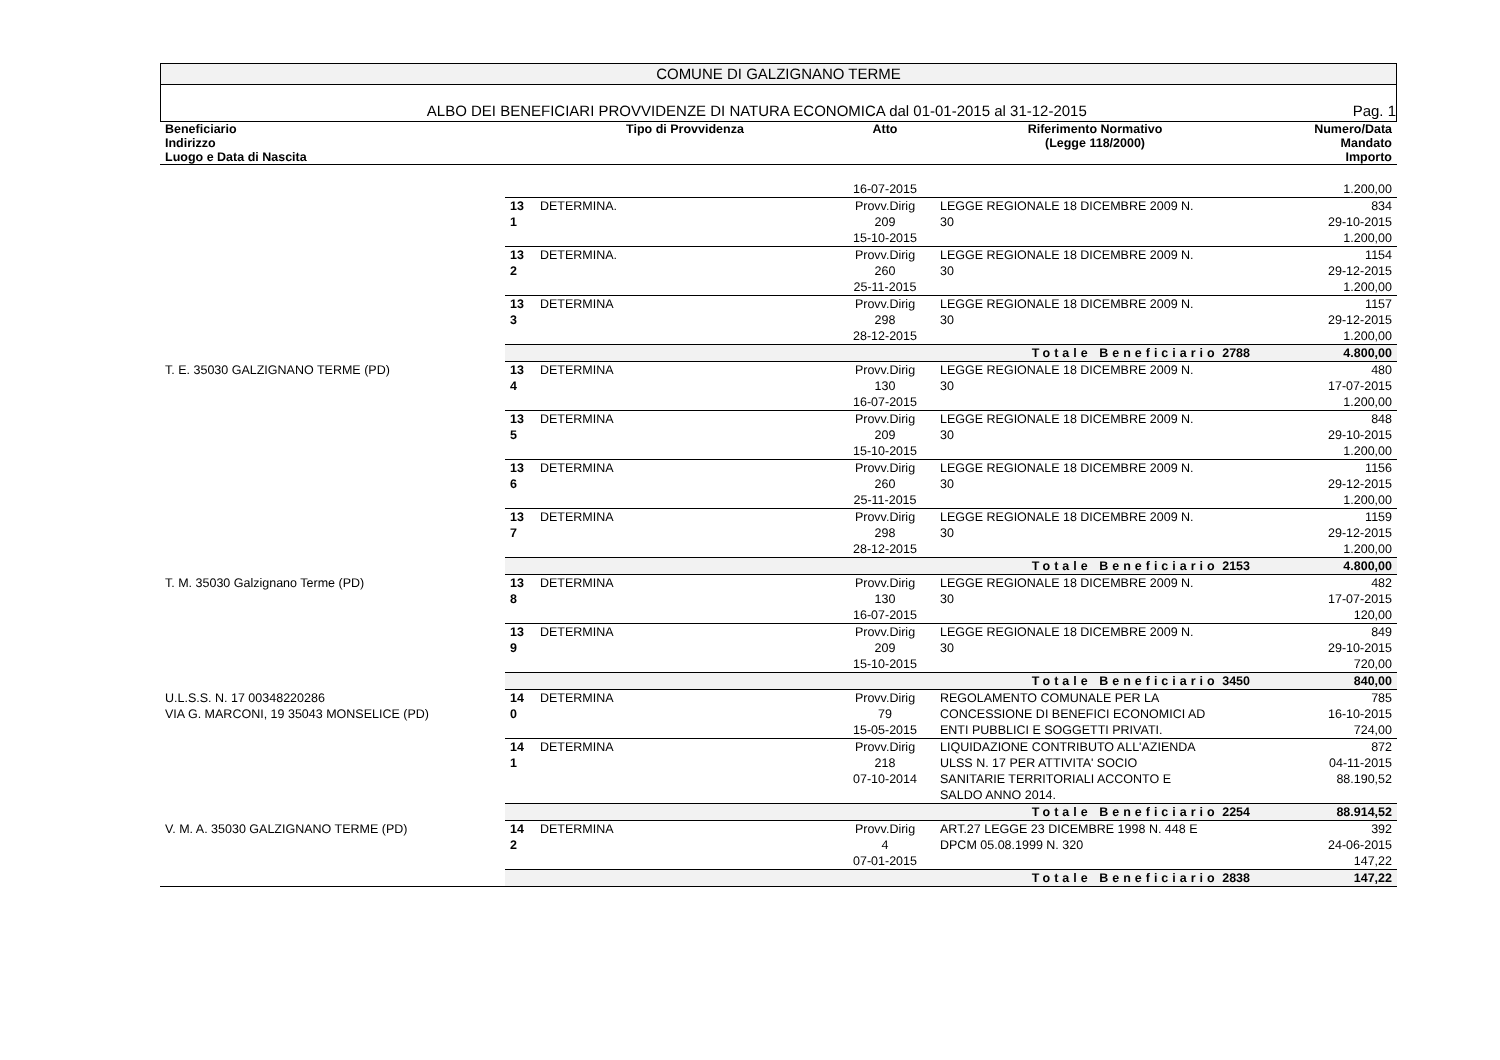COMUNE DI GALZIGNANO TERME
ALBO DEI BENEFICIARI PROVVIDENZE DI NATURA ECONOMICA dal 01-01-2015 al 31-12-2015 Pag. 1
| Beneficiario Indirizzo Luogo e Data di Nascita | | Tipo di Provvidenza | Atto | Riferimento Normativo (Legge 118/2000) | Numero/Data Mandato Importo |
| --- | --- | --- | --- | --- | --- |
| | | | 16-07-2015 | | 1.200,00 |
| | 13 1 | DETERMINA. | Provv.Dirig 209 15-10-2015 | LEGGE REGIONALE 18 DICEMBRE 2009 N. 30 | 834 29-10-2015 1.200,00 |
| | 13 2 | DETERMINA. | Provv.Dirig 260 25-11-2015 | LEGGE REGIONALE 18 DICEMBRE 2009 N. 30 | 1154 29-12-2015 1.200,00 |
| | 13 3 | DETERMINA | Provv.Dirig 298 28-12-2015 | LEGGE REGIONALE 18 DICEMBRE 2009 N. 30 | 1157 29-12-2015 1.200,00 |
| | Totale Beneficiario 2788 | | | | 4.800,00 |
| T. E. 35030 GALZIGNANO TERME (PD) | 13 4 | DETERMINA | Provv.Dirig 130 16-07-2015 | LEGGE REGIONALE 18 DICEMBRE 2009 N. 30 | 480 17-07-2015 1.200,00 |
| | 13 5 | DETERMINA | Provv.Dirig 209 15-10-2015 | LEGGE REGIONALE 18 DICEMBRE 2009 N. 30 | 848 29-10-2015 1.200,00 |
| | 13 6 | DETERMINA | Provv.Dirig 260 25-11-2015 | LEGGE REGIONALE 18 DICEMBRE 2009 N. 30 | 1156 29-12-2015 1.200,00 |
| | 13 7 | DETERMINA | Provv.Dirig 298 28-12-2015 | LEGGE REGIONALE 18 DICEMBRE 2009 N. 30 | 1159 29-12-2015 1.200,00 |
| | Totale Beneficiario 2153 | | | | 4.800,00 |
| T. M. 35030 Galzignano Terme (PD) | 13 8 | DETERMINA | Provv.Dirig 130 16-07-2015 | LEGGE REGIONALE 18 DICEMBRE 2009 N. 30 | 482 17-07-2015 120,00 |
| | 13 9 | DETERMINA | Provv.Dirig 209 15-10-2015 | LEGGE REGIONALE 18 DICEMBRE 2009 N. 30 | 849 29-10-2015 720,00 |
| | Totale Beneficiario 3450 | | | | 840,00 |
| U.L.S.S. N. 17 00348220286 VIA G. MARCONI, 19 35043 MONSELICE (PD) | 14 0 | DETERMINA | Provv.Dirig 79 15-05-2015 | REGOLAMENTO COMUNALE PER LA CONCESSIONE DI BENEFICI ECONOMICI AD ENTI PUBBLICI E SOGGETTI PRIVATI. | 785 16-10-2015 724,00 |
| | 14 1 | DETERMINA | Provv.Dirig 218 07-10-2014 | LIQUIDAZIONE CONTRIBUTO ALL'AZIENDA ULSS N. 17 PER ATTIVITA' SOCIO SANITARIE TERRITORIALI ACCONTO E SALDO ANNO 2014. | 872 04-11-2015 88.190,52 |
| | Totale Beneficiario 2254 | | | | 88.914,52 |
| V. M. A. 35030 GALZIGNANO TERME (PD) | 14 2 | DETERMINA | Provv.Dirig 4 07-01-2015 | ART.27 LEGGE 23 DICEMBRE 1998 N. 448 E DPCM 05.08.1999 N. 320 | 392 24-06-2015 147,22 |
| | Totale Beneficiario 2838 | | | | 147,22 |